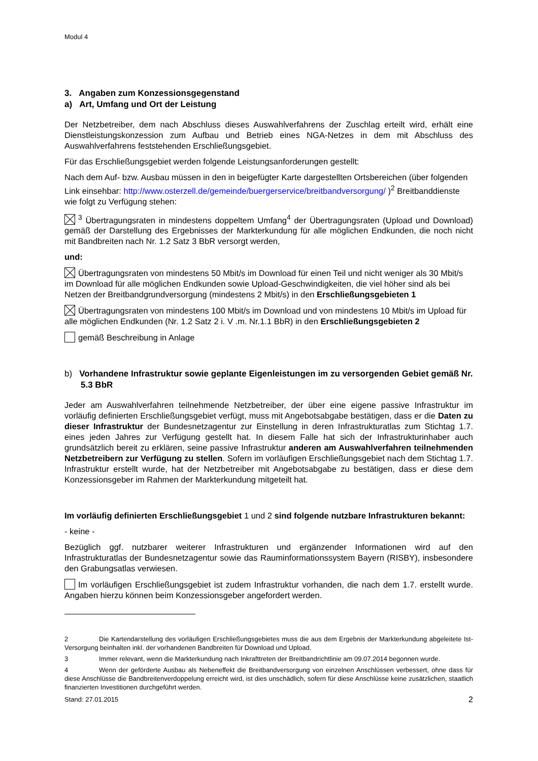Modul 4
3. Angaben zum Konzessionsgegenstand
a) Art, Umfang und Ort der Leistung
Der Netzbetreiber, dem nach Abschluss dieses Auswahlverfahrens der Zuschlag erteilt wird, erhält eine Dienstleistungskonzession zum Aufbau und Betrieb eines NGA-Netzes in dem mit Abschluss des Auswahlverfahrens feststehenden Erschließungsgebiet.
Für das Erschließungsgebiet werden folgende Leistungsanforderungen gestellt:
Nach dem Auf- bzw. Ausbau müssen in den in beigefügter Karte dargestellten Ortsbereichen (über folgenden Link einsehbar: http://www.osterzell.de/gemeinde/buergerservice/breitbandversorgung/ )<sup>2</sup> Breitbanddienste wie folgt zu Verfügung stehen:
<sup>3</sup> Übertragungsraten in mindestens doppeltem Umfang<sup>4</sup> der Übertragungsraten (Upload und Download) gemäß der Darstellung des Ergebnisses der Markterkundung für alle möglichen Endkunden, die noch nicht mit Bandbreiten nach Nr. 1.2 Satz 3 BbR versorgt werden,
und:
Übertragungsraten von mindestens 50 Mbit/s im Download für einen Teil und nicht weniger als 30 Mbit/s im Download für alle möglichen Endkunden sowie Upload-Geschwindigkeiten, die viel höher sind als bei Netzen der Breitbandgrundversorgung (mindestens 2 Mbit/s) in den Erschließungsgebieten 1
Übertragungsraten von mindestens 100 Mbit/s im Download und von mindestens 10 Mbit/s im Upload für alle möglichen Endkunden (Nr. 1.2 Satz 2 i. V .m. Nr.1.1 BbR) in den Erschließungsgebieten 2
gemäß Beschreibung in Anlage
b) Vorhandene Infrastruktur sowie geplante Eigenleistungen im zu versorgenden Gebiet gemäß Nr. 5.3 BbR
Jeder am Auswahlverfahren teilnehmende Netzbetreiber, der über eine eigene passive Infrastruktur im vorläufig definierten Erschließungsgebiet verfügt, muss mit Angebotsabgabe bestätigen, dass er die Daten zu dieser Infrastruktur der Bundesnetzagentur zur Einstellung in deren Infrastrukturatlas zum Stichtag 1.7. eines jeden Jahres zur Verfügung gestellt hat. In diesem Falle hat sich der Infrastrukturinhaber auch grundsätzlich bereit zu erklären, seine passive Infrastruktur anderen am Auswahlverfahren teilnehmenden Netzbetreibern zur Verfügung zu stellen. Sofern im vorläufigen Erschließungsgebiet nach dem Stichtag 1.7. Infrastruktur erstellt wurde, hat der Netzbetreiber mit Angebotsabgabe zu bestätigen, dass er diese dem Konzessionsgeber im Rahmen der Markterkundung mitgeteilt hat.
Im vorläufig definierten Erschließungsgebiet 1 und 2 sind folgende nutzbare Infrastrukturen bekannt:
- keine -
Bezüglich ggf. nutzbarer weiterer Infrastrukturen und ergänzender Informationen wird auf den Infrastrukturatlas der Bundesnetzagentur sowie das Rauminformationssystem Bayern (RISBY), insbesondere den Grabungsatlas verwiesen.
Im vorläufigen Erschließungsgebiet ist zudem Infrastruktur vorhanden, die nach dem 1.7. erstellt wurde. Angaben hierzu können beim Konzessionsgeber angefordert werden.
2 Die Kartendarstellung des vorläufigen Erschließungsgebietes muss die aus dem Ergebnis der Markterkundung abgeleitete Ist-Versorgung beinhalten inkl. der vorhandenen Bandbreiten für Download und Upload.
3 Immer relevant, wenn die Markterkundung nach Inkrafttreten der Breitbandrichtlinie am 09.07.2014 begonnen wurde.
4 Wenn der geförderte Ausbau als Nebeneffekt die Breitbandversorgung von einzelnen Anschlüssen verbessert, ohne dass für diese Anschlüsse die Bandbreitenverdoppelung erreicht wird, ist dies unschädlich, sofern für diese Anschlüsse keine zusätzlichen, staatlich finanzierten Investitionen durchgeführt werden.
Stand: 27.01.2015 2